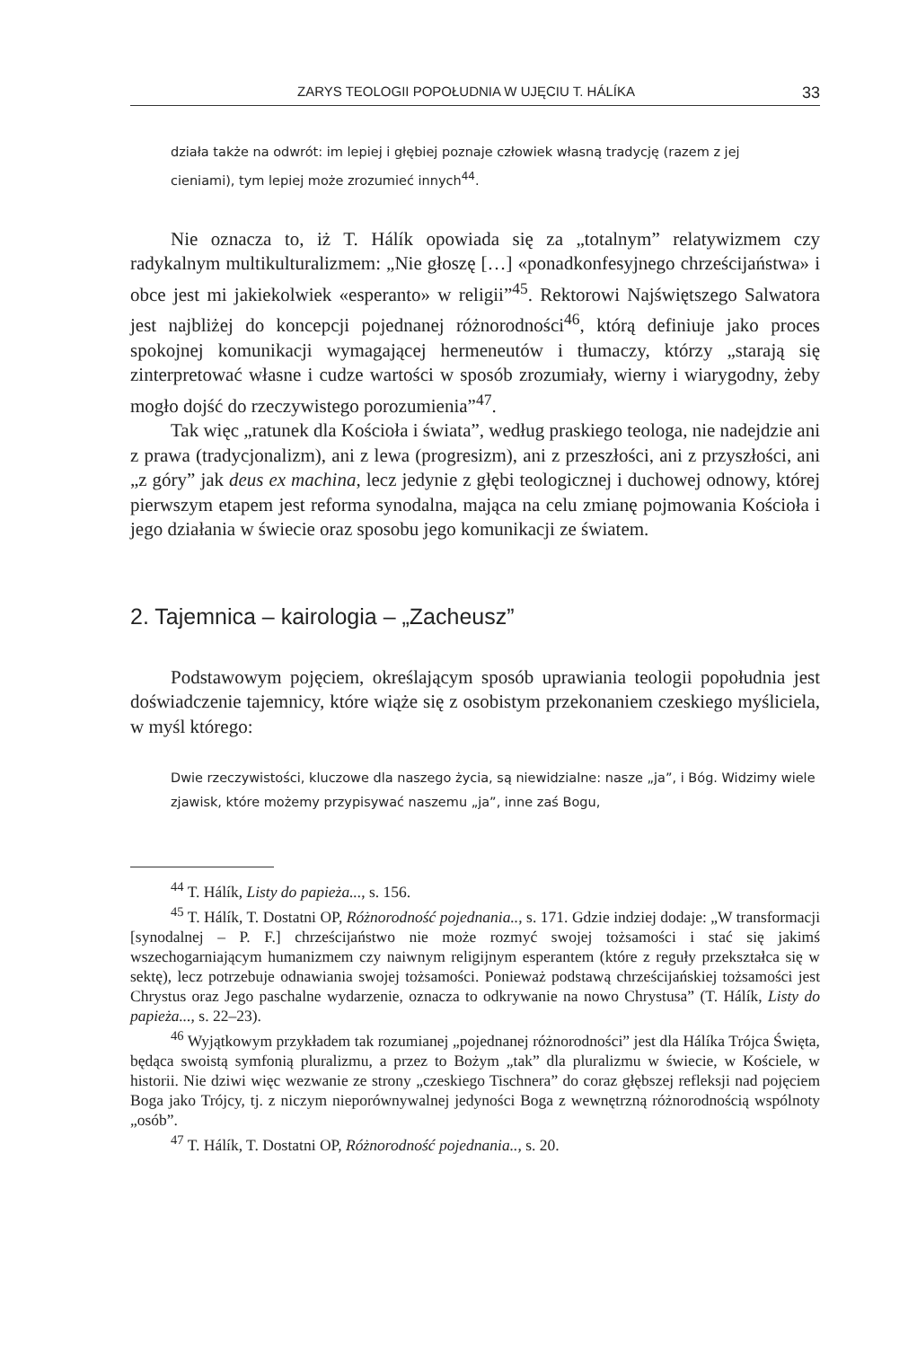ZARYS TEOLOGII POPOŁUDNIA W UJĘCIU T. HÁLÍKA 33
działa także na odwrót: im lepiej i głębiej poznaje człowiek własną tradycję (razem z jej cieniami), tym lepiej może zrozumieć innych<sup>44</sup>.
Nie oznacza to, iż T. Hálík opowiada się za „totalnym” relatywizmem czy radykalnym multikulturalizmem: „Nie głoszę […] «ponadkonfesyjnego chrześcijaństwa» i obce jest mi jakiekolwiek «esperanto» w religii”<sup>45</sup>. Rektorowi Najświętszego Salwatora jest najbliżej do koncepcji pojednanej różnorodności<sup>46</sup>, którą definiuje jako proces spokojnej komunikacji wymagającej hermeneutów i tłumaczy, którzy „starają się zinterpretować własne i cudze wartości w sposób zrozumiały, wierny i wiarygodny, żeby mogło dojść do rzeczywistego porozumienia”<sup>47</sup>.
Tak więc „ratunek dla Kościoła i świata”, według praskiego teologa, nie nadejdzie ani z prawa (tradycjonalizm), ani z lewa (progresizm), ani z przeszłości, ani z przyszłości, ani „z góry” jak deus ex machina, lecz jedynie z głębi teologicznej i duchowej odnowy, której pierwszym etapem jest reforma synodalna, mająca na celu zmianę pojmowania Kościoła i jego działania w świecie oraz sposobu jego komunikacji ze światem.
2. Tajemnica – kairologia – „Zacheusz”
Podstawowym pojęciem, określającym sposób uprawiania teologii popołudnia jest doświadczenie tajemnicy, które wiąże się z osobistym przekonaniem czeskiego myśliciela, w myśl którego:
Dwie rzeczywistości, kluczowe dla naszego życia, są niewidzialne: nasze „ja”, i Bóg. Widzimy wiele zjawisk, które możemy przypisywać naszemu „ja”, inne zaś Bogu,
<sup>44</sup> T. Hálík, Listy do papieża..., s. 156.
<sup>45</sup> T. Hálík, T. Dostatni OP, Różnorodność pojednania.., s. 171. Gdzie indziej dodaje: „W transformacji [synodalnej – P. F.] chrześcijaństwo nie może rozmyć swojej tożsamości i stać się jakimś wszechogarniającym humanizmem czy naiwnym religijnym esperantem (które z reguły przekształca się w sektę), lecz potrzebuje odnawiania swojej tożsamości. Ponieważ podstawą chrześcijańskiej tożsamości jest Chrystus oraz Jego paschalne wydarzenie, oznacza to odkrywanie na nowo Chrystusa” (T. Hálík, Listy do papieża..., s. 22–23).
<sup>46</sup> Wyjątkowym przykładem tak rozumianej „pojednanej różnorodności” jest dla Hálíka Trójca Święta, będąca swoistą symfonią pluralizmu, a przez to Bożym „tak” dla pluralizmu w świecie, w Kościele, w historii. Nie dziwi więc wezwanie ze strony „czeskiego Tischnera” do coraz głębszej refleksji nad pojęciem Boga jako Trójcy, tj. z niczym nieporównywalnej jedyności Boga z wewnętrzną różnorodnością wspólnoty „osób”.
<sup>47</sup> T. Hálík, T. Dostatni OP, Różnorodność pojednania.., s. 20.